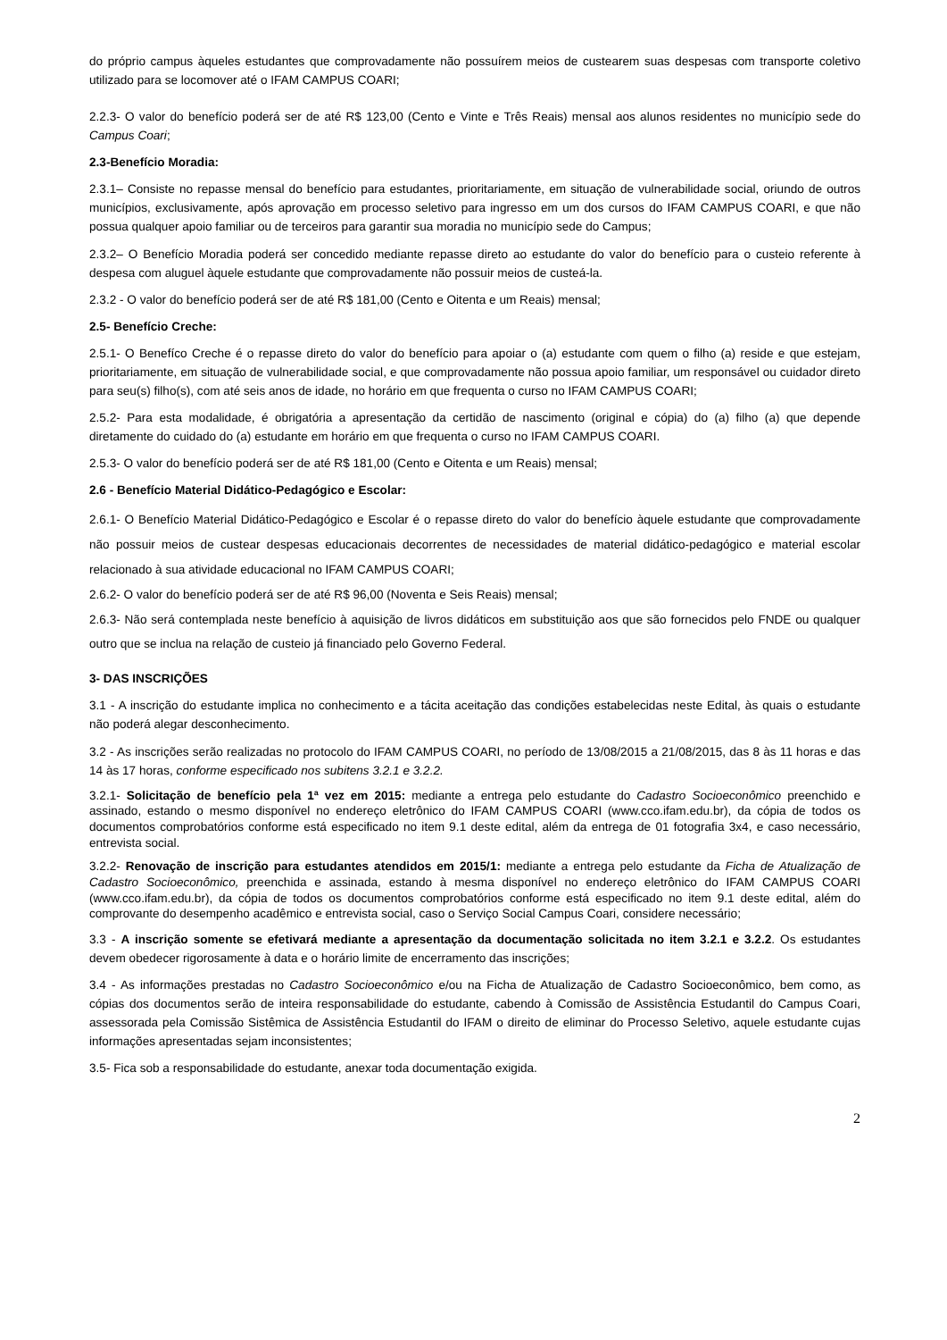do próprio campus àqueles estudantes que comprovadamente não possuírem meios de custearem suas despesas com transporte coletivo utilizado para se locomover até o IFAM CAMPUS COARI;
2.2.3- O valor do benefício poderá ser de até R$ 123,00 (Cento e Vinte e Três Reais) mensal aos alunos residentes no município sede do Campus Coari;
2.3-Benefício Moradia:
2.3.1– Consiste no repasse mensal do benefício para estudantes, prioritariamente, em situação de vulnerabilidade social, oriundo de outros municípios, exclusivamente, após aprovação em processo seletivo para ingresso em um dos cursos do IFAM CAMPUS COARI, e que não possua qualquer apoio familiar ou de terceiros para garantir sua moradia no município sede do Campus;
2.3.2– O Benefício Moradia poderá ser concedido mediante repasse direto ao estudante do valor do benefício para o custeio referente à despesa com aluguel àquele estudante que comprovadamente não possuir meios de custeá-la.
2.3.2 - O valor do benefício poderá ser de até R$ 181,00 (Cento e Oitenta e um Reais) mensal;
2.5- Benefício Creche:
2.5.1- O Benefíco Creche é o repasse direto do valor do benefício para apoiar o (a) estudante com quem o filho (a) reside e que estejam, prioritariamente, em situação de vulnerabilidade social, e que comprovadamente não possua apoio familiar, um responsável ou cuidador direto para seu(s) filho(s), com até seis anos de idade, no horário em que frequenta o curso no IFAM CAMPUS COARI;
2.5.2- Para esta modalidade, é obrigatória a apresentação da certidão de nascimento (original e cópia) do (a) filho (a) que depende diretamente do cuidado do (a) estudante em horário em que frequenta o curso no IFAM CAMPUS COARI.
2.5.3- O valor do benefício poderá ser de até R$ 181,00 (Cento e Oitenta e um Reais) mensal;
2.6 - Benefício Material Didático-Pedagógico e Escolar:
2.6.1- O Benefício Material Didático-Pedagógico e Escolar é o repasse direto do valor do benefício àquele estudante que comprovadamente não possuir meios de custear despesas educacionais decorrentes de necessidades de material didático-pedagógico e material escolar relacionado à sua atividade educacional no IFAM CAMPUS COARI;
2.6.2- O valor do benefício poderá ser de até R$ 96,00 (Noventa e Seis Reais) mensal;
2.6.3- Não será contemplada neste benefício à aquisição de livros didáticos em substituição aos que são fornecidos pelo FNDE ou qualquer outro que se inclua na relação de custeio já financiado pelo Governo Federal.
3- DAS INSCRIÇÕES
3.1 - A inscrição do estudante implica no conhecimento e a tácita aceitação das condições estabelecidas neste Edital, às quais o estudante não poderá alegar desconhecimento.
3.2 - As inscrições serão realizadas no protocolo do IFAM CAMPUS COARI, no período de 13/08/2015 a 21/08/2015, das 8 às 11 horas e das 14 às 17 horas, conforme especificado nos subitens 3.2.1 e 3.2.2.
3.2.1- Solicitação de benefício pela 1ª vez em 2015: mediante a entrega pelo estudante do Cadastro Socioeconômico preenchido e assinado, estando o mesmo disponível no endereço eletrônico do IFAM CAMPUS COARI (www.cco.ifam.edu.br), da cópia de todos os documentos comprobatórios conforme está especificado no item 9.1 deste edital, além da entrega de 01 fotografia 3x4, e caso necessário, entrevista social.
3.2.2- Renovação de inscrição para estudantes atendidos em 2015/1: mediante a entrega pelo estudante da Ficha de Atualização de Cadastro Socioeconômico, preenchida e assinada, estando à mesma disponível no endereço eletrônico do IFAM CAMPUS COARI (www.cco.ifam.edu.br), da cópia de todos os documentos comprobatórios conforme está especificado no item 9.1 deste edital, além do comprovante do desempenho acadêmico e entrevista social, caso o Serviço Social Campus Coari, considere necessário;
3.3 - A inscrição somente se efetivará mediante a apresentação da documentação solicitada no item 3.2.1 e 3.2.2. Os estudantes devem obedecer rigorosamente à data e o horário limite de encerramento das inscrições;
3.4 - As informações prestadas no Cadastro Socioeconômico e/ou na Ficha de Atualização de Cadastro Socioeconômico, bem como, as cópias dos documentos serão de inteira responsabilidade do estudante, cabendo à Comissão de Assistência Estudantil do Campus Coari, assessorada pela Comissão Sistêmica de Assistência Estudantil do IFAM o direito de eliminar do Processo Seletivo, aquele estudante cujas informações apresentadas sejam inconsistentes;
3.5- Fica sob a responsabilidade do estudante, anexar toda documentação exigida.
2